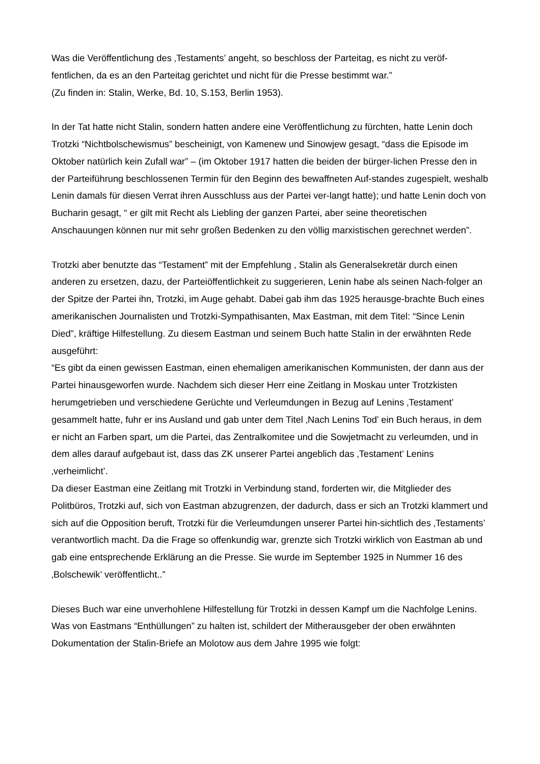Was die Veröffentlichung des ‚Testaments’ angeht, so beschloss der Parteitag, es nicht zu veröf-
fentlichen, da es an den Parteitag gerichtet und nicht für die Presse bestimmt war.”
(Zu finden in: Stalin, Werke, Bd. 10, S.153, Berlin 1953).
In der Tat hatte nicht Stalin, sondern hatten andere eine Veröffentlichung zu fürchten, hatte Lenin doch Trotzki “Nichtbolschewismus” bescheinigt, von Kamenew und Sinowjew gesagt, “dass die Episode im Oktober natürlich kein Zufall war” – (im Oktober 1917 hatten die beiden der bürger-lichen Presse den in der Parteiführung beschlossenen Termin für den Beginn des bewaffneten Auf-standes zugespielt, weshalb Lenin damals für diesen Verrat ihren Ausschluss aus der Partei ver-langt hatte); und hatte Lenin doch von Bucharin gesagt, “ er gilt mit Recht als Liebling der ganzen Partei, aber seine theoretischen Anschauungen können nur mit sehr großen Bedenken zu den völlig marxistischen gerechnet werden”.
Trotzki aber benutzte das “Testament” mit der Empfehlung , Stalin als Generalsekretär durch einen anderen zu ersetzen, dazu, der Parteiöffentlichkeit zu suggerieren, Lenin habe als seinen Nach-folger an der Spitze der Partei ihn, Trotzki, im Auge gehabt. Dabei gab ihm das 1925 herausge-brachte Buch eines amerikanischen Journalisten und Trotzki-Sympathisanten, Max Eastman, mit dem Titel: “Since Lenin Died”, kräftige Hilfestellung. Zu diesem Eastman und seinem Buch hatte Stalin in der erwähnten Rede ausgeführt:
“Es gibt da einen gewissen Eastman, einen ehemaligen amerikanischen Kommunisten, der dann aus der Partei hinausgeworfen wurde. Nachdem sich dieser Herr eine Zeitlang in Moskau unter Trotzkisten herumgetrieben und verschiedene Gerüchte und Verleumdungen in Bezug auf Lenins ‚Testament’ gesammelt hatte, fuhr er ins Ausland und gab unter dem Titel ‚Nach Lenins Tod’ ein Buch heraus, in dem er nicht an Farben spart, um die Partei, das Zentralkomitee und die Sowjetmacht zu verleumden, und in dem alles darauf aufgebaut ist, dass das ZK unserer Partei angeblich das ‚Testament’ Lenins ‚verheimlicht’.
Da dieser Eastman eine Zeitlang mit Trotzki in Verbindung stand, forderten wir, die Mitglieder des Politbüros, Trotzki auf, sich von Eastman abzugrenzen, der dadurch, dass er sich an Trotzki klammert und sich auf die Opposition beruft, Trotzki für die Verleumdungen unserer Partei hin-sichtlich des ‚Testaments’ verantwortlich macht. Da die Frage so offenkundig war, grenzte sich Trotzki wirklich von Eastman ab und gab eine entsprechende Erklärung an die Presse. Sie wurde im September 1925 in Nummer 16 des ‚Bolschewik’ veröffentlicht..”
Dieses Buch war eine unverhohlene Hilfestellung für Trotzki in dessen Kampf um die Nachfolge Lenins. Was von Eastmans “Enthüllungen” zu halten ist, schildert der Mitherausgeber der oben erwähnten Dokumentation der Stalin-Briefe an Molotow aus dem Jahre 1995 wie folgt: